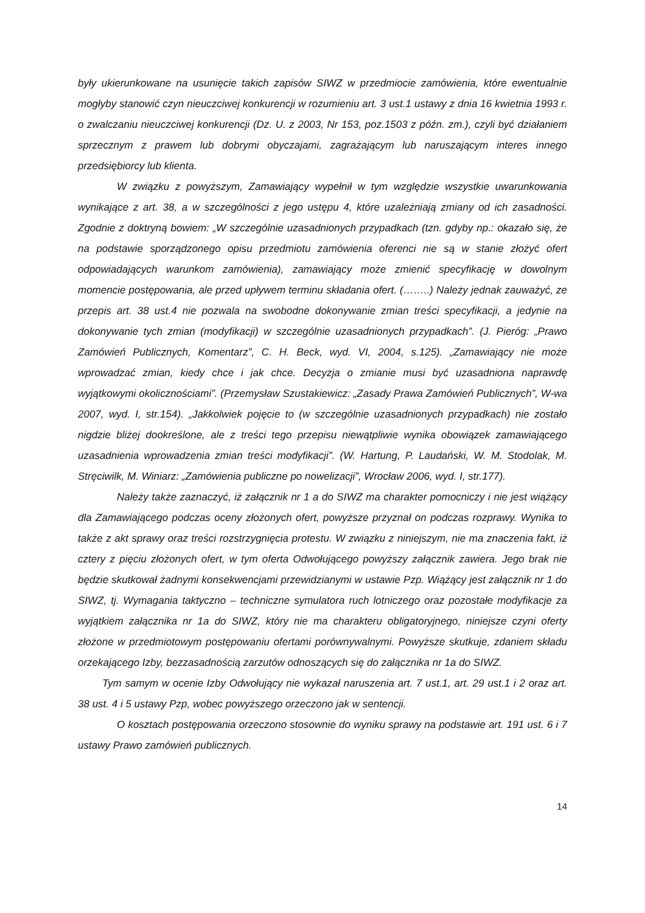były ukierunkowane na usunięcie takich zapisów SIWZ w przedmiocie zamówienia, które ewentualnie mogłyby stanowić czyn nieuczciwej konkurencji w rozumieniu art. 3 ust.1 ustawy z dnia 16 kwietnia 1993 r. o zwalczaniu nieuczciwej konkurencji (Dz. U. z 2003, Nr 153, poz.1503 z późn. zm.), czyli być działaniem sprzecznym z prawem lub dobrymi obyczajami, zagrażającym lub naruszającym interes innego przedsiębiorcy lub klienta.
W związku z powyższym, Zamawiający wypełnił w tym względzie wszystkie uwarunkowania wynikające z art. 38, a w szczególności z jego ustępu 4, które uzależniają zmiany od ich zasadności. Zgodnie z doktryną bowiem: „W szczególnie uzasadnionych przypadkach (tzn. gdyby np.: okazało się, że na podstawie sporządzonego opisu przedmiotu zamówienia oferenci nie są w stanie złożyć ofert odpowiadających warunkom zamówienia), zamawiający może zmienić specyfikację w dowolnym momencie postępowania, ale przed upływem terminu składania ofert. (……..) Należy jednak zauważyć, ze przepis art. 38 ust.4 nie pozwala na swobodne dokonywanie zmian treści specyfikacji, a jedynie na dokonywanie tych zmian (modyfikacji) w szczególnie uzasadnionych przypadkach”. (J. Pieróg: „Prawo Zamówień Publicznych, Komentarz”, C. H. Beck, wyd. VI, 2004, s.125). „Zamawiający nie może wprowadzać zmian, kiedy chce i jak chce. Decyzja o zmianie musi być uzasadniona naprawdę wyjątkowymi okolicznościami”. (Przemysław Szustakiewicz: „Zasady Prawa Zamówień Publicznych”, W-wa 2007, wyd. I, str.154). „Jakkolwiek pojęcie to (w szczególnie uzasadnionych przypadkach) nie zostało nigdzie bliżej dookreślone, ale z treści tego przepisu niewątpliwie wynika obowiązek zamawiającego uzasadnienia wprowadzenia zmian treści modyfikacji”. (W. Hartung, P. Laudański, W. M. Stodolak, M. Stręciwilk, M. Winiarz: „Zamówienia publiczne po nowelizacji”, Wrocław 2006, wyd. I, str.177).
Należy także zaznaczyć, iż załącznik nr 1 a do SIWZ ma charakter pomocniczy i nie jest wiążący dla Zamawiającego podczas oceny złożonych ofert, powyższe przyznał on podczas rozprawy. Wynika to także z akt sprawy oraz treści rozstrzygnięcia protestu. W związku z niniejszym, nie ma znaczenia fakt, iż cztery z pięciu złożonych ofert, w tym oferta Odwołującego powyższy załącznik zawiera. Jego brak nie będzie skutkował żadnymi konsekwencjami przewidzianymi w ustawie Pzp. Wiążący jest załącznik nr 1 do SIWZ, tj. Wymagania taktyczno – techniczne symulatora ruch lotniczego oraz pozostałe modyfikacje za wyjątkiem załącznika nr 1a do SIWZ, który nie ma charakteru obligatoryjnego, niniejsze czyni oferty złożone w przedmiotowym postępowaniu ofertami porównywalnymi. Powyższe skutkuje, zdaniem składu orzekającego Izby, bezzasadnością zarzutów odnoszących się do załącznika nr 1a do SIWZ.
Tym samym w ocenie Izby Odwołujący nie wykazał naruszenia art. 7 ust.1, art. 29 ust.1 i 2 oraz art. 38 ust. 4 i 5 ustawy Pzp, wobec powyższego orzeczono jak w sentencji.
O kosztach postępowania orzeczono stosownie do wyniku sprawy na podstawie art. 191 ust. 6 i 7 ustawy Prawo zamówień publicznych.
14